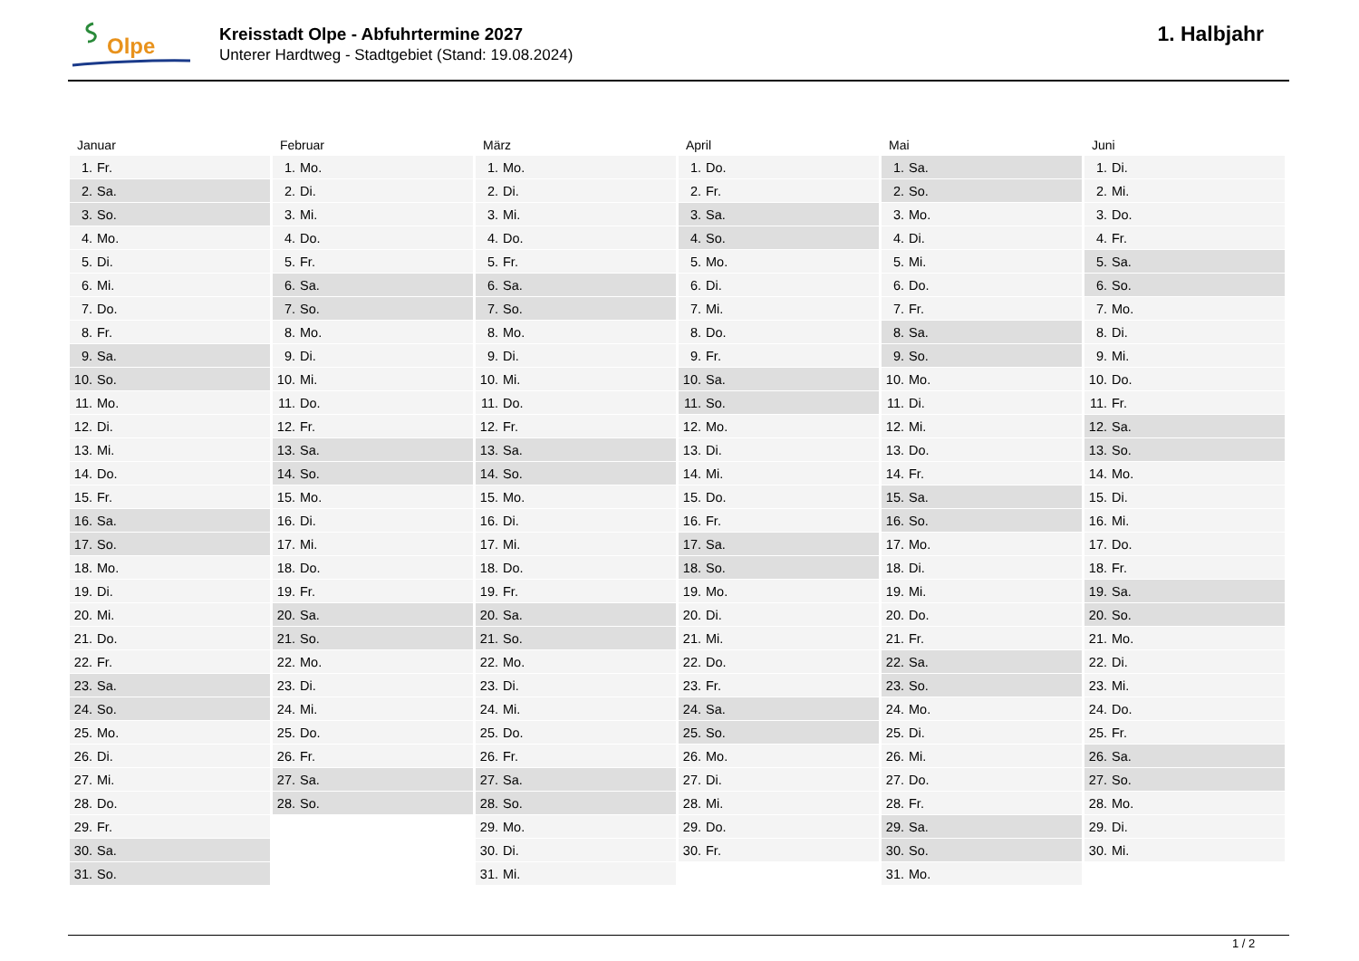Olpe
Kreisstadt Olpe - Abfuhrtermine 2027
Unterer Hardtweg - Stadtgebiet (Stand: 19.08.2024)
1. Halbjahr
Januar
| 1. | Fr. |
| 2. | Sa. |
| 3. | So. |
| 4. | Mo. |
| 5. | Di. |
| 6. | Mi. |
| 7. | Do. |
| 8. | Fr. |
| 9. | Sa. |
| 10. | So. |
| 11. | Mo. |
| 12. | Di. |
| 13. | Mi. |
| 14. | Do. |
| 15. | Fr. |
| 16. | Sa. |
| 17. | So. |
| 18. | Mo. |
| 19. | Di. |
| 20. | Mi. |
| 21. | Do. |
| 22. | Fr. |
| 23. | Sa. |
| 24. | So. |
| 25. | Mo. |
| 26. | Di. |
| 27. | Mi. |
| 28. | Do. |
| 29. | Fr. |
| 30. | Sa. |
| 31. | So. |
Februar
| 1. | Mo. |
| 2. | Di. |
| 3. | Mi. |
| 4. | Do. |
| 5. | Fr. |
| 6. | Sa. |
| 7. | So. |
| 8. | Mo. |
| 9. | Di. |
| 10. | Mi. |
| 11. | Do. |
| 12. | Fr. |
| 13. | Sa. |
| 14. | So. |
| 15. | Mo. |
| 16. | Di. |
| 17. | Mi. |
| 18. | Do. |
| 19. | Fr. |
| 20. | Sa. |
| 21. | So. |
| 22. | Mo. |
| 23. | Di. |
| 24. | Mi. |
| 25. | Do. |
| 26. | Fr. |
| 27. | Sa. |
| 28. | So. |
März
| 1. | Mo. |
| 2. | Di. |
| 3. | Mi. |
| 4. | Do. |
| 5. | Fr. |
| 6. | Sa. |
| 7. | So. |
| 8. | Mo. |
| 9. | Di. |
| 10. | Mi. |
| 11. | Do. |
| 12. | Fr. |
| 13. | Sa. |
| 14. | So. |
| 15. | Mo. |
| 16. | Di. |
| 17. | Mi. |
| 18. | Do. |
| 19. | Fr. |
| 20. | Sa. |
| 21. | So. |
| 22. | Mo. |
| 23. | Di. |
| 24. | Mi. |
| 25. | Do. |
| 26. | Fr. |
| 27. | Sa. |
| 28. | So. |
| 29. | Mo. |
| 30. | Di. |
| 31. | Mi. |
April
| 1. | Do. |
| 2. | Fr. |
| 3. | Sa. |
| 4. | So. |
| 5. | Mo. |
| 6. | Di. |
| 7. | Mi. |
| 8. | Do. |
| 9. | Fr. |
| 10. | Sa. |
| 11. | So. |
| 12. | Mo. |
| 13. | Di. |
| 14. | Mi. |
| 15. | Do. |
| 16. | Fr. |
| 17. | Sa. |
| 18. | So. |
| 19. | Mo. |
| 20. | Di. |
| 21. | Mi. |
| 22. | Do. |
| 23. | Fr. |
| 24. | Sa. |
| 25. | So. |
| 26. | Mo. |
| 27. | Di. |
| 28. | Mi. |
| 29. | Do. |
| 30. | Fr. |
Mai
| 1. | Sa. |
| 2. | So. |
| 3. | Mo. |
| 4. | Di. |
| 5. | Mi. |
| 6. | Do. |
| 7. | Fr. |
| 8. | Sa. |
| 9. | So. |
| 10. | Mo. |
| 11. | Di. |
| 12. | Mi. |
| 13. | Do. |
| 14. | Fr. |
| 15. | Sa. |
| 16. | So. |
| 17. | Mo. |
| 18. | Di. |
| 19. | Mi. |
| 20. | Do. |
| 21. | Fr. |
| 22. | Sa. |
| 23. | So. |
| 24. | Mo. |
| 25. | Di. |
| 26. | Mi. |
| 27. | Do. |
| 28. | Fr. |
| 29. | Sa. |
| 30. | So. |
| 31. | Mo. |
Juni
| 1. | Di. |
| 2. | Mi. |
| 3. | Do. |
| 4. | Fr. |
| 5. | Sa. |
| 6. | So. |
| 7. | Mo. |
| 8. | Di. |
| 9. | Mi. |
| 10. | Do. |
| 11. | Fr. |
| 12. | Sa. |
| 13. | So. |
| 14. | Mo. |
| 15. | Di. |
| 16. | Mi. |
| 17. | Do. |
| 18. | Fr. |
| 19. | Sa. |
| 20. | So. |
| 21. | Mo. |
| 22. | Di. |
| 23. | Mi. |
| 24. | Do. |
| 25. | Fr. |
| 26. | Sa. |
| 27. | So. |
| 28. | Mo. |
| 29. | Di. |
| 30. | Mi. |
1 / 2